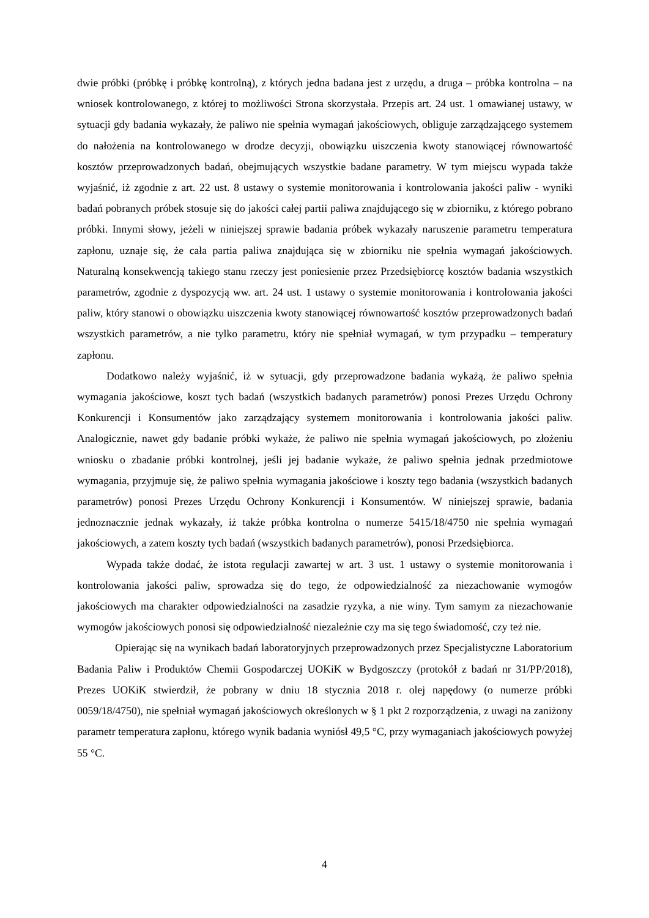dwie próbki (próbkę i próbkę kontrolną), z których jedna badana jest z urzędu, a druga – próbka kontrolna – na wniosek kontrolowanego, z której to możliwości Strona skorzystała. Przepis art. 24 ust. 1 omawianej ustawy, w sytuacji gdy badania wykazały, że paliwo nie spełnia wymagań jakościowych, obliguje zarządzającego systemem do nałożenia na kontrolowanego w drodze decyzji, obowiązku uiszczenia kwoty stanowiącej równowartość kosztów przeprowadzonych badań, obejmujących wszystkie badane parametry. W tym miejscu wypada także wyjaśnić, iż zgodnie z art. 22 ust. 8 ustawy o systemie monitorowania i kontrolowania jakości paliw - wyniki badań pobranych próbek stosuje się do jakości całej partii paliwa znajdującego się w zbiorniku, z którego pobrano próbki. Innymi słowy, jeżeli w niniejszej sprawie badania próbek wykazały naruszenie parametru temperatura zapłonu, uznaje się, że cała partia paliwa znajdująca się w zbiorniku nie spełnia wymagań jakościowych. Naturalną konsekwencją takiego stanu rzeczy jest poniesienie przez Przedsiębiorcę kosztów badania wszystkich parametrów, zgodnie z dyspozycją ww. art. 24 ust. 1 ustawy o systemie monitorowania i kontrolowania jakości paliw, który stanowi o obowiązku uiszczenia kwoty stanowiącej równowartość kosztów przeprowadzonych badań wszystkich parametrów, a nie tylko parametru, który nie spełniał wymagań, w tym przypadku – temperatury zapłonu.
Dodatkowo należy wyjaśnić, iż w sytuacji, gdy przeprowadzone badania wykażą, że paliwo spełnia wymagania jakościowe, koszt tych badań (wszystkich badanych parametrów) ponosi Prezes Urzędu Ochrony Konkurencji i Konsumentów jako zarządzający systemem monitorowania i kontrolowania jakości paliw. Analogicznie, nawet gdy badanie próbki wykaże, że paliwo nie spełnia wymagań jakościowych, po złożeniu wniosku o zbadanie próbki kontrolnej, jeśli jej badanie wykaże, że paliwo spełnia jednak przedmiotowe wymagania, przyjmuje się, że paliwo spełnia wymagania jakościowe i koszty tego badania (wszystkich badanych parametrów) ponosi Prezes Urzędu Ochrony Konkurencji i Konsumentów. W niniejszej sprawie, badania jednoznacznie jednak wykazały, iż także próbka kontrolna o numerze 5415/18/4750 nie spełnia wymagań jakościowych, a zatem koszty tych badań (wszystkich badanych parametrów), ponosi Przedsiębiorca.
Wypada także dodać, że istota regulacji zawartej w art. 3 ust. 1 ustawy o systemie monitorowania i kontrolowania jakości paliw, sprowadza się do tego, że odpowiedzialność za niezachowanie wymogów jakościowych ma charakter odpowiedzialności na zasadzie ryzyka, a nie winy. Tym samym za niezachowanie wymogów jakościowych ponosi się odpowiedzialność niezależnie czy ma się tego świadomość, czy też nie.
Opierając się na wynikach badań laboratoryjnych przeprowadzonych przez Specjalistyczne Laboratorium Badania Paliw i Produktów Chemii Gospodarczej UOKiK w Bydgoszczy (protokół z badań nr 31/PP/2018), Prezes UOKiK stwierdził, że pobrany w dniu 18 stycznia 2018 r. olej napędowy (o numerze próbki 0059/18/4750), nie spełniał wymagań jakościowych określonych w § 1 pkt 2 rozporządzenia, z uwagi na zaniżony parametr temperatura zapłonu, którego wynik badania wyniósł 49,5 °C, przy wymaganiach jakościowych powyżej 55 °C.
4